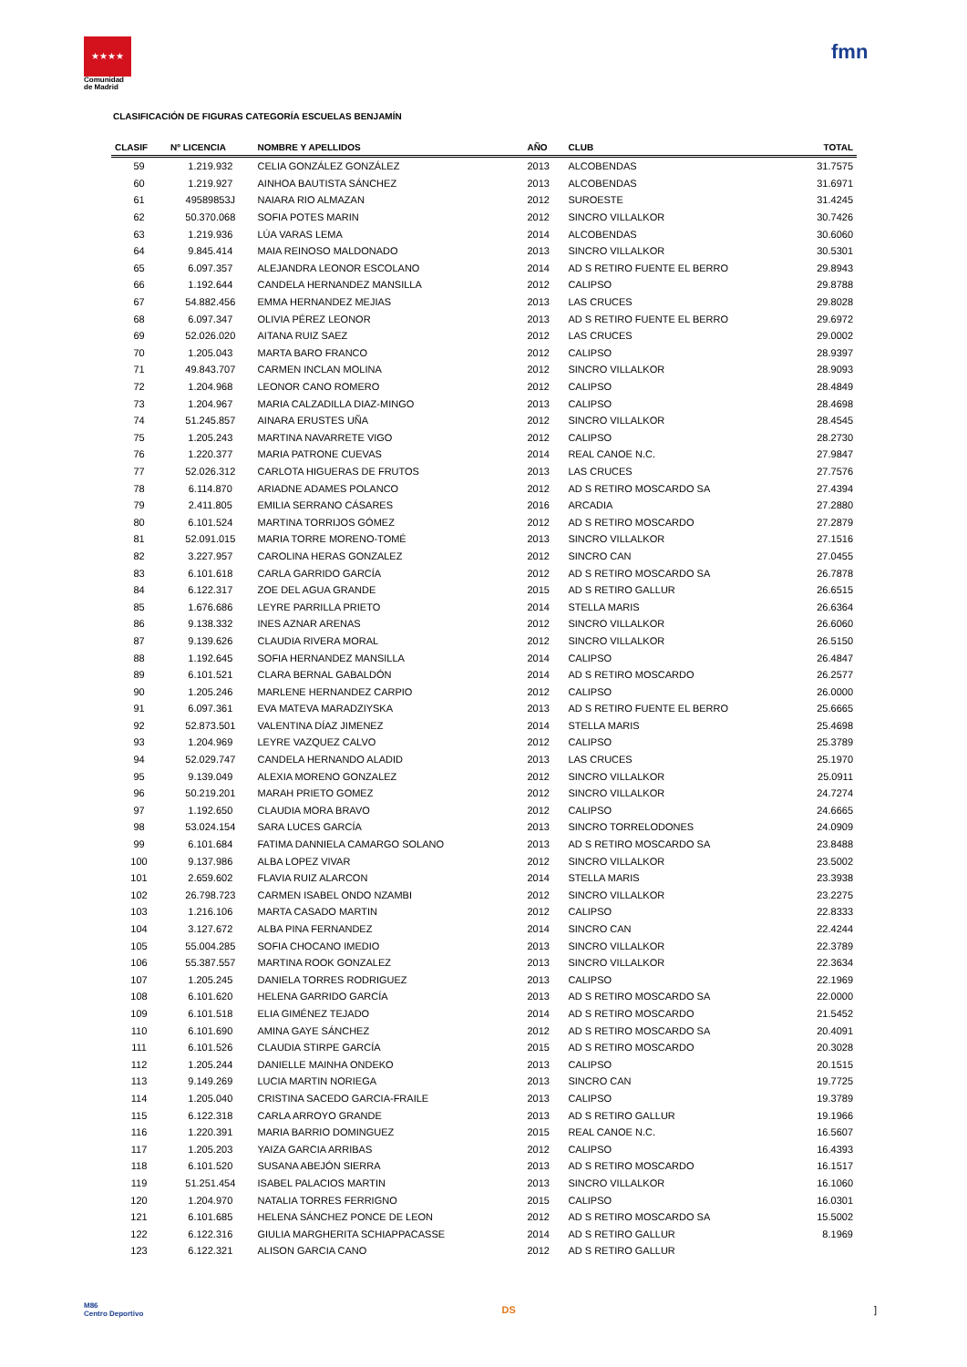★★★★
Comunidad
de Madrid
fmn
CLASIFICACIÓN DE FIGURAS CATEGORÍA ESCUELAS BENJAMÍN
| CLASIF | Nº LICENCIA | NOMBRE Y APELLIDOS | AÑO | CLUB | TOTAL |
| --- | --- | --- | --- | --- | --- |
| 59 | 1.219.932 | CELIA GONZÁLEZ GONZÁLEZ | 2013 | ALCOBENDAS | 31.7575 |
| 60 | 1.219.927 | AINHOA BAUTISTA SÁNCHEZ | 2013 | ALCOBENDAS | 31.6971 |
| 61 | 49589853J | NAIARA RIO ALMAZAN | 2012 | SUROESTE | 31.4245 |
| 62 | 50.370.068 | SOFIA POTES MARIN | 2012 | SINCRO VILLALKOR | 30.7426 |
| 63 | 1.219.936 | LÚA VARAS LEMA | 2014 | ALCOBENDAS | 30.6060 |
| 64 | 9.845.414 | MAIA REINOSO MALDONADO | 2013 | SINCRO VILLALKOR | 30.5301 |
| 65 | 6.097.357 | ALEJANDRA LEONOR ESCOLANO | 2014 | AD S RETIRO FUENTE EL BERRO | 29.8943 |
| 66 | 1.192.644 | CANDELA HERNANDEZ MANSILLA | 2012 | CALIPSO | 29.8788 |
| 67 | 54.882.456 | EMMA HERNANDEZ MEJIAS | 2013 | LAS CRUCES | 29.8028 |
| 68 | 6.097.347 | OLIVIA PÉREZ LEONOR | 2013 | AD S RETIRO FUENTE EL BERRO | 29.6972 |
| 69 | 52.026.020 | AITANA RUIZ SAEZ | 2012 | LAS CRUCES | 29.0002 |
| 70 | 1.205.043 | MARTA BARO FRANCO | 2012 | CALIPSO | 28.9397 |
| 71 | 49.843.707 | CARMEN INCLAN MOLINA | 2012 | SINCRO VILLALKOR | 28.9093 |
| 72 | 1.204.968 | LEONOR CANO ROMERO | 2012 | CALIPSO | 28.4849 |
| 73 | 1.204.967 | MARIA CALZADILLA DIAZ-MINGO | 2013 | CALIPSO | 28.4698 |
| 74 | 51.245.857 | AINARA ERUSTES UÑA | 2012 | SINCRO VILLALKOR | 28.4545 |
| 75 | 1.205.243 | MARTINA NAVARRETE VIGO | 2012 | CALIPSO | 28.2730 |
| 76 | 1.220.377 | MARIA PATRONE CUEVAS | 2014 | REAL CANOE N.C. | 27.9847 |
| 77 | 52.026.312 | CARLOTA HIGUERAS DE FRUTOS | 2013 | LAS CRUCES | 27.7576 |
| 78 | 6.114.870 | ARIADNE ADAMES POLANCO | 2012 | AD S RETIRO MOSCARDO SA | 27.4394 |
| 79 | 2.411.805 | EMILIA SERRANO CÁSARES | 2016 | ARCADIA | 27.2880 |
| 80 | 6.101.524 | MARTINA TORRIJOS GÓMEZ | 2012 | AD S RETIRO MOSCARDO | 27.2879 |
| 81 | 52.091.015 | MARIA TORRE MORENO-TOMÉ | 2013 | SINCRO VILLALKOR | 27.1516 |
| 82 | 3.227.957 | CAROLINA HERAS GONZALEZ | 2012 | SINCRO CAN | 27.0455 |
| 83 | 6.101.618 | CARLA GARRIDO GARCÍA | 2012 | AD S RETIRO MOSCARDO SA | 26.7878 |
| 84 | 6.122.317 | ZOE DEL AGUA GRANDE | 2015 | AD S RETIRO GALLUR | 26.6515 |
| 85 | 1.676.686 | LEYRE PARRILLA PRIETO | 2014 | STELLA MARIS | 26.6364 |
| 86 | 9.138.332 | INES AZNAR ARENAS | 2012 | SINCRO VILLALKOR | 26.6060 |
| 87 | 9.139.626 | CLAUDIA RIVERA MORAL | 2012 | SINCRO VILLALKOR | 26.5150 |
| 88 | 1.192.645 | SOFIA HERNANDEZ MANSILLA | 2014 | CALIPSO | 26.4847 |
| 89 | 6.101.521 | CLARA BERNAL GABALDÓN | 2014 | AD S RETIRO MOSCARDO | 26.2577 |
| 90 | 1.205.246 | MARLENE HERNANDEZ CARPIO | 2012 | CALIPSO | 26.0000 |
| 91 | 6.097.361 | EVA MATEVA MARADZIYSKA | 2013 | AD S RETIRO FUENTE EL BERRO | 25.6665 |
| 92 | 52.873.501 | VALENTINA DÍAZ JIMENEZ | 2014 | STELLA MARIS | 25.4698 |
| 93 | 1.204.969 | LEYRE VAZQUEZ CALVO | 2012 | CALIPSO | 25.3789 |
| 94 | 52.029.747 | CANDELA HERNANDO ALADID | 2013 | LAS CRUCES | 25.1970 |
| 95 | 9.139.049 | ALEXIA MORENO GONZALEZ | 2012 | SINCRO VILLALKOR | 25.0911 |
| 96 | 50.219.201 | MARAH PRIETO GOMEZ | 2012 | SINCRO VILLALKOR | 24.7274 |
| 97 | 1.192.650 | CLAUDIA MORA BRAVO | 2012 | CALIPSO | 24.6665 |
| 98 | 53.024.154 | SARA LUCES GARCÍA | 2013 | SINCRO TORRELODONES | 24.0909 |
| 99 | 6.101.684 | FATIMA DANNIELA CAMARGO SOLANO | 2013 | AD S RETIRO MOSCARDO SA | 23.8488 |
| 100 | 9.137.986 | ALBA LOPEZ VIVAR | 2012 | SINCRO VILLALKOR | 23.5002 |
| 101 | 2.659.602 | FLAVIA RUIZ ALARCON | 2014 | STELLA MARIS | 23.3938 |
| 102 | 26.798.723 | CARMEN ISABEL ONDO NZAMBI | 2012 | SINCRO VILLALKOR | 23.2275 |
| 103 | 1.216.106 | MARTA CASADO MARTIN | 2012 | CALIPSO | 22.8333 |
| 104 | 3.127.672 | ALBA PINA FERNANDEZ | 2014 | SINCRO CAN | 22.4244 |
| 105 | 55.004.285 | SOFIA CHOCANO IMEDIO | 2013 | SINCRO VILLALKOR | 22.3789 |
| 106 | 55.387.557 | MARTINA ROOK GONZALEZ | 2013 | SINCRO VILLALKOR | 22.3634 |
| 107 | 1.205.245 | DANIELA TORRES RODRIGUEZ | 2013 | CALIPSO | 22.1969 |
| 108 | 6.101.620 | HELENA GARRIDO GARCÍA | 2013 | AD S RETIRO MOSCARDO SA | 22.0000 |
| 109 | 6.101.518 | ELIA GIMÉNEZ TEJADO | 2014 | AD S RETIRO MOSCARDO | 21.5452 |
| 110 | 6.101.690 | AMINA GAYE SÁNCHEZ | 2012 | AD S RETIRO MOSCARDO SA | 20.4091 |
| 111 | 6.101.526 | CLAUDIA STIRPE GARCÍA | 2015 | AD S RETIRO MOSCARDO | 20.3028 |
| 112 | 1.205.244 | DANIELLE MAINHA ONDEKO | 2013 | CALIPSO | 20.1515 |
| 113 | 9.149.269 | LUCIA MARTIN NORIEGA | 2013 | SINCRO CAN | 19.7725 |
| 114 | 1.205.040 | CRISTINA SACEDO GARCIA-FRAILE | 2013 | CALIPSO | 19.3789 |
| 115 | 6.122.318 | CARLA ARROYO GRANDE | 2013 | AD S RETIRO GALLUR | 19.1966 |
| 116 | 1.220.391 | MARIA BARRIO DOMINGUEZ | 2015 | REAL CANOE N.C. | 16.5607 |
| 117 | 1.205.203 | YAIZA GARCIA ARRIBAS | 2012 | CALIPSO | 16.4393 |
| 118 | 6.101.520 | SUSANA ABEJÓN SIERRA | 2013 | AD S RETIRO MOSCARDO | 16.1517 |
| 119 | 51.251.454 | ISABEL PALACIOS MARTIN | 2013 | SINCRO VILLALKOR | 16.1060 |
| 120 | 1.204.970 | NATALIA TORRES FERRIGNO | 2015 | CALIPSO | 16.0301 |
| 121 | 6.101.685 | HELENA SÁNCHEZ PONCE DE LEON | 2012 | AD S RETIRO MOSCARDO SA | 15.5002 |
| 122 | 6.122.316 | GIULIA MARGHERITA SCHIAPPACASSE | 2014 | AD S RETIRO GALLUR | 8.1969 |
| 123 | 6.122.321 | ALISON GARCIA CANO | 2012 | AD S RETIRO GALLUR | |
M86
Centro Deportivo
DS ]